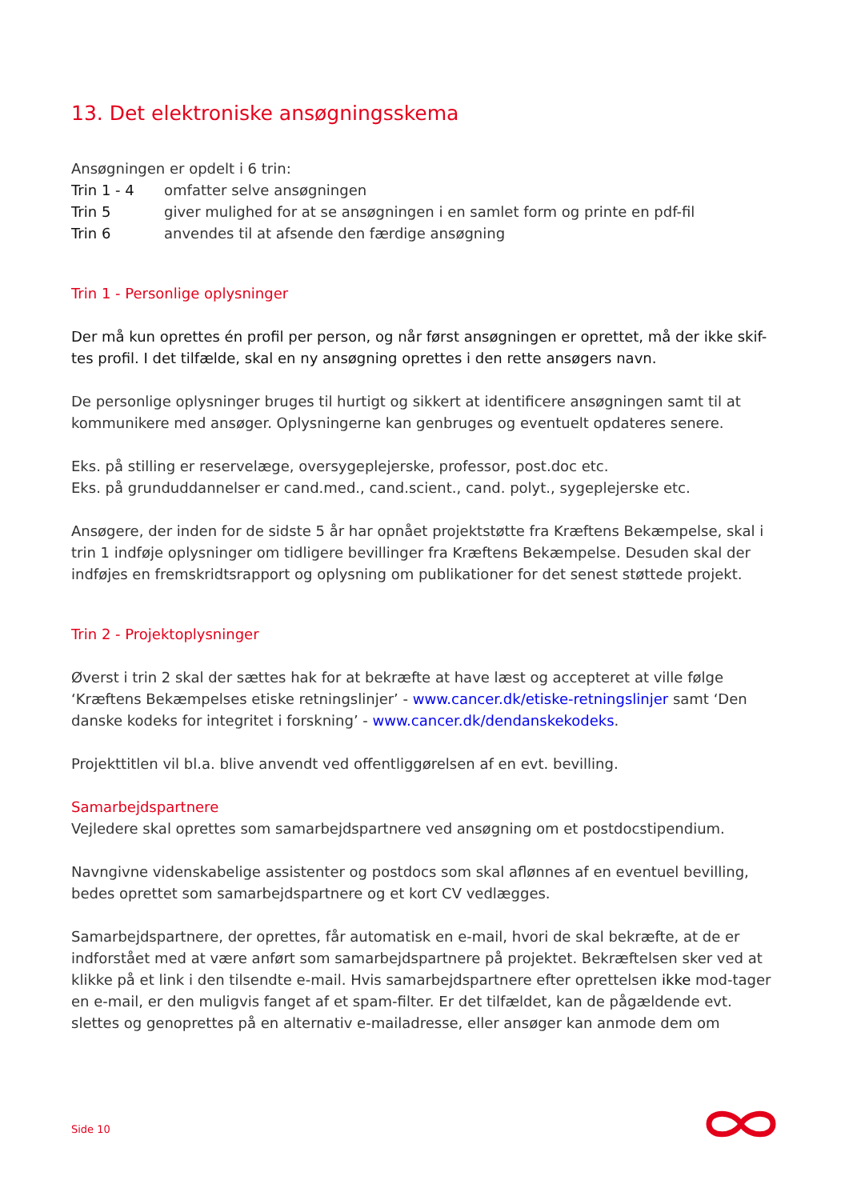13. Det elektroniske ansøgningsskema
Ansøgningen er opdelt i 6 trin:
Trin 1 - 4 omfatter selve ansøgningen
Trin 5 giver mulighed for at se ansøgningen i en samlet form og printe en pdf-fil
Trin 6 anvendes til at afsende den færdige ansøgning
Trin 1 - Personlige oplysninger
Der må kun oprettes én profil per person, og når først ansøgningen er oprettet, må der ikke skif-tes profil. I det tilfælde, skal en ny ansøgning oprettes i den rette ansøgers navn.
De personlige oplysninger bruges til hurtigt og sikkert at identificere ansøgningen samt til at kommunikere med ansøger. Oplysningerne kan genbruges og eventuelt opdateres senere.
Eks. på stilling er reservelæge, oversygeplejerske, professor, post.doc etc.
Eks. på grunduddannelser er cand.med., cand.scient., cand. polyt., sygeplejerske etc.
Ansøgere, der inden for de sidste 5 år har opnået projektstøtte fra Kræftens Bekæmpelse, skal i trin 1 indføje oplysninger om tidligere bevillinger fra Kræftens Bekæmpelse. Desuden skal der indføjes en fremskridtsrapport og oplysning om publikationer for det senest støttede projekt.
Trin 2 - Projektoplysninger
Øverst i trin 2 skal der sættes hak for at bekræfte at have læst og accepteret at ville følge ‘Kræftens Bekæmpelses etiske retningslinjer’ - www.cancer.dk/etiske-retningslinjer samt ‘Den danske kodeks for integritet i forskning’ - www.cancer.dk/dendanskekodeks.
Projekttitlen vil bl.a. blive anvendt ved offentliggørelsen af en evt. bevilling.
Samarbejdspartnere
Vejledere skal oprettes som samarbejdspartnere ved ansøgning om et postdocstipendium.
Navngivne videnskabelige assistenter og postdocs som skal aflønnes af en eventuel bevilling, bedes oprettet som samarbejdspartnere og et kort CV vedlægges.
Samarbejdspartnere, der oprettes, får automatisk en e-mail, hvori de skal bekræfte, at de er indforstået med at være anført som samarbejdspartnere på projektet. Bekræftelsen sker ved at klikke på et link i den tilsendte e-mail. Hvis samarbejdspartnere efter oprettelsen ikke mod-tager en e-mail, er den muligvis fanget af et spam-filter. Er det tilfældet, kan de pågældende evt. slettes og genoprettes på en alternativ e-mailadresse, eller ansøger kan anmode dem om
Side 10